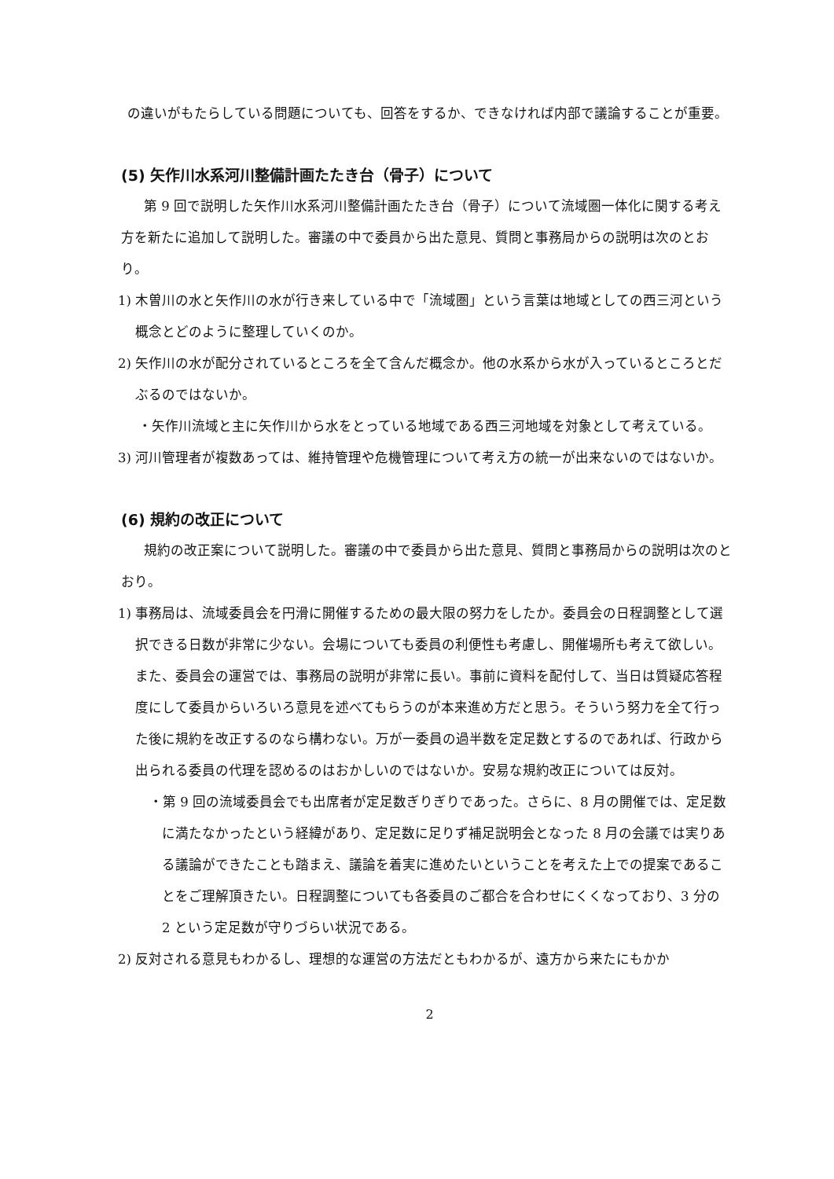の違いがもたらしている問題についても、回答をするか、できなければ内部で議論することが重要。
(5) 矢作川水系河川整備計画たたき台（骨子）について
　第 9 回で説明した矢作川水系河川整備計画たたき台（骨子）について流域圏一体化に関する考え方を新たに追加して説明した。審議の中で委員から出た意見、質問と事務局からの説明は次のとおり。
1) 木曽川の水と矢作川の水が行き来している中で「流域圏」という言葉は地域としての西三河という概念とどのように整理していくのか。
2) 矢作川の水が配分されているところを全て含んだ概念か。他の水系から水が入っているところとだぶるのではないか。
・矢作川流域と主に矢作川から水をとっている地域である西三河地域を対象として考えている。
3) 河川管理者が複数あっては、維持管理や危機管理について考え方の統一が出来ないのではないか。
(6) 規約の改正について
　規約の改正案について説明した。審議の中で委員から出た意見、質問と事務局からの説明は次のとおり。
1) 事務局は、流域委員会を円滑に開催するための最大限の努力をしたか。委員会の日程調整として選択できる日数が非常に少ない。会場についても委員の利便性も考慮し、開催場所も考えて欲しい。また、委員会の運営では、事務局の説明が非常に長い。事前に資料を配付して、当日は質疑応答程度にして委員からいろいろ意見を述べてもらうのが本来進め方だと思う。そういう努力を全て行った後に規約を改正するのなら構わない。万が一委員の過半数を定足数とするのであれば、行政から出られる委員の代理を認めるのはおかしいのではないか。安易な規約改正については反対。
・第 9 回の流域委員会でも出席者が定足数ぎりぎりであった。さらに、8 月の開催では、定足数に満たなかったという経緯があり、定足数に足りず補足説明会となった 8 月の会議では実りある議論ができたことも踏まえ、議論を着実に進めたいということを考えた上での提案であることをご理解頂きたい。日程調整についても各委員のご都合を合わせにくくなっており、3 分の 2 という定足数が守りづらい状況である。
2) 反対される意見もわかるし、理想的な運営の方法だともわかるが、遠方から来たにもかか
2